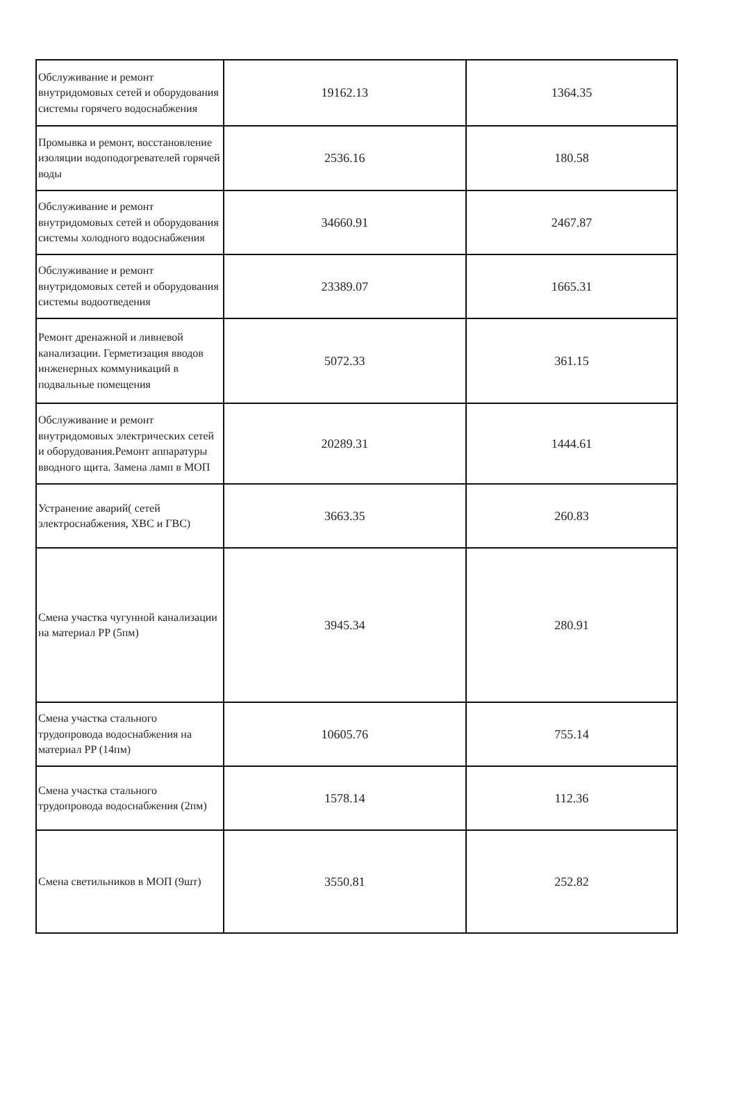| Обслуживание и ремонт внутридомовых сетей и оборудования системы горячего водоснабжения | 19162.13 | 1364.35 |
| Промывка и ремонт, восстановление изоляции водоподогревателей горячей воды | 2536.16 | 180.58 |
| Обслуживание и ремонт внутридомовых сетей и оборудования системы холодного водоснабжения | 34660.91 | 2467.87 |
| Обслуживание и ремонт внутридомовых сетей и оборудования системы водоотведения | 23389.07 | 1665.31 |
| Ремонт дренажной и ливневой канализации. Герметизация вводов инженерных коммуникаций в подвальные помещения | 5072.33 | 361.15 |
| Обслуживание и ремонт внутридомовых электрических сетей и оборудования.Ремонт аппаратуры вводного щита. Замена ламп в МОП | 20289.31 | 1444.61 |
| Устранение аварий( сетей электроснабжения, ХВС и ГВС) | 3663.35 | 260.83 |
| Смена участка чугунной канализации на материал PP (5пм) | 3945.34 | 280.91 |
| Смена участка стального трудопровода водоснабжения на материал PP (14пм) | 10605.76 | 755.14 |
| Смена участка стального трудопровода водоснабжения (2пм) | 1578.14 | 112.36 |
| Смена светильников в МОП (9шт) | 3550.81 | 252.82 |